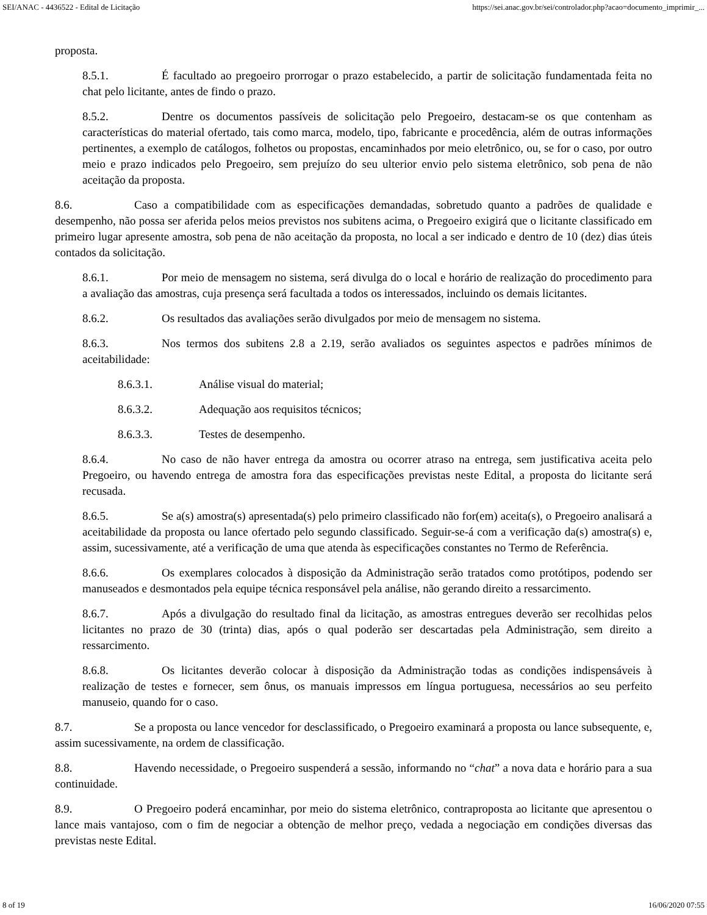SEI/ANAC - 4436522 - Edital de Licitação https://sei.anac.gov.br/sei/controlador.php?acao=documento_imprimir_...
proposta.
8.5.1. É facultado ao pregoeiro prorrogar o prazo estabelecido, a partir de solicitação fundamentada feita no chat pelo licitante, antes de findo o prazo.
8.5.2. Dentre os documentos passíveis de solicitação pelo Pregoeiro, destacam-se os que contenham as características do material ofertado, tais como marca, modelo, tipo, fabricante e procedência, além de outras informações pertinentes, a exemplo de catálogos, folhetos ou propostas, encaminhados por meio eletrônico, ou, se for o caso, por outro meio e prazo indicados pelo Pregoeiro, sem prejuízo do seu ulterior envio pelo sistema eletrônico, sob pena de não aceitação da proposta.
8.6. Caso a compatibilidade com as especificações demandadas, sobretudo quanto a padrões de qualidade e desempenho, não possa ser aferida pelos meios previstos nos subitens acima, o Pregoeiro exigirá que o licitante classificado em primeiro lugar apresente amostra, sob pena de não aceitação da proposta, no local a ser indicado e dentro de 10 (dez) dias úteis contados da solicitação.
8.6.1. Por meio de mensagem no sistema, será divulga do o local e horário de realização do procedimento para a avaliação das amostras, cuja presença será facultada a todos os interessados, incluindo os demais licitantes.
8.6.2. Os resultados das avaliações serão divulgados por meio de mensagem no sistema.
8.6.3. Nos termos dos subitens 2.8 a 2.19, serão avaliados os seguintes aspectos e padrões mínimos de aceitabilidade:
8.6.3.1. Análise visual do material;
8.6.3.2. Adequação aos requisitos técnicos;
8.6.3.3. Testes de desempenho.
8.6.4. No caso de não haver entrega da amostra ou ocorrer atraso na entrega, sem justificativa aceita pelo Pregoeiro, ou havendo entrega de amostra fora das especificações previstas neste Edital, a proposta do licitante será recusada.
8.6.5. Se a(s) amostra(s) apresentada(s) pelo primeiro classificado não for(em) aceita(s), o Pregoeiro analisará a aceitabilidade da proposta ou lance ofertado pelo segundo classificado. Seguir-se-á com a verificação da(s) amostra(s) e, assim, sucessivamente, até a verificação de uma que atenda às especificações constantes no Termo de Referência.
8.6.6. Os exemplares colocados à disposição da Administração serão tratados como protótipos, podendo ser manuseados e desmontados pela equipe técnica responsável pela análise, não gerando direito a ressarcimento.
8.6.7. Após a divulgação do resultado final da licitação, as amostras entregues deverão ser recolhidas pelos licitantes no prazo de 30 (trinta) dias, após o qual poderão ser descartadas pela Administração, sem direito a ressarcimento.
8.6.8. Os licitantes deverão colocar à disposição da Administração todas as condições indispensáveis à realização de testes e fornecer, sem ônus, os manuais impressos em língua portuguesa, necessários ao seu perfeito manuseio, quando for o caso.
8.7. Se a proposta ou lance vencedor for desclassificado, o Pregoeiro examinará a proposta ou lance subsequente, e, assim sucessivamente, na ordem de classificação.
8.8. Havendo necessidade, o Pregoeiro suspenderá a sessão, informando no “chat” a nova data e horário para a sua continuidade.
8.9. O Pregoeiro poderá encaminhar, por meio do sistema eletrônico, contraproposta ao licitante que apresentou o lance mais vantajoso, com o fim de negociar a obtenção de melhor preço, vedada a negociação em condições diversas das previstas neste Edital.
8 of 19 16/06/2020 07:55